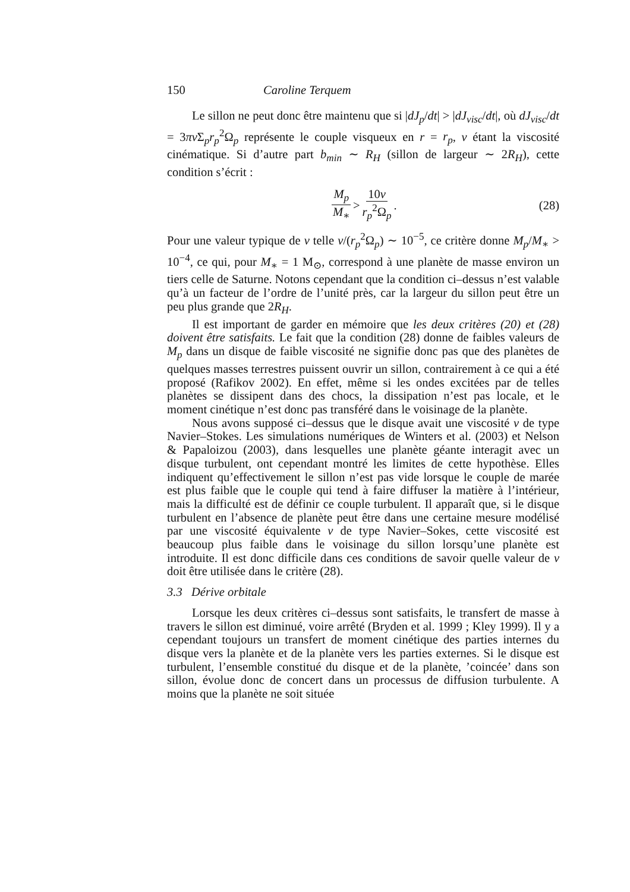150 Caroline Terquem
Le sillon ne peut donc être maintenu que si |dJ<sub>p</sub>/dt| > |dJ<sub>visc</sub>/dt|, où dJ<sub>visc</sub>/dt = 3πν Σ<sub>p</sub>r<sub>p</sub><sup>2</sup>Ω<sub>p</sub> représente le couple visqueux en r = r<sub>p</sub>, ν étant la viscosité cinématique. Si d’autre part b<sub>min</sub> ∼ R<sub>H</sub> (sillon de largeur ∼ 2R<sub>H</sub>), cette condition s’écrit :
M<sub>p</sub> M<sub>∗</sub> > 10ν r<sub>p</sub><sup>2</sup>Ω<sub>p</sub>. (28)
Pour une valeur typique de ν telle ν/(r<sub>p</sub><sup>2</sup>Ω<sub>p</sub>) ∼ 10<sup>−5</sup>, ce critère donne M<sub>p</sub>/M<sub>∗</sub> > 10<sup>−4</sup>, ce qui, pour M<sub>∗</sub> = 1 M<sub>⊙</sub>, correspond à une planète de masse environ un tiers celle de Saturne. Notons cependant que la condition ci–dessus n’est valable qu’à un facteur de l’ordre de l’unité près, car la largeur du sillon peut être un peu plus grande que 2R<sub>H</sub>.
Il est important de garder en mémoire que les deux critères (20) et (28) doivent être satisfaits. Le fait que la condition (28) donne de faibles valeurs de M<sub>p</sub> dans un disque de faible viscosité ne signifie donc pas que des planètes de quelques masses terrestres puissent ouvrir un sillon, contrairement à ce qui a été proposé (Rafikov 2002). En effet, même si les ondes excitées par de telles planètes se dissipent dans des chocs, la dissipation n’est pas locale, et le moment cinétique n’est donc pas transféré dans le voisinage de la planète.
Nous avons supposé ci–dessus que le disque avait une viscosité ν de type Navier–Stokes. Les simulations numériques de Winters et al. (2003) et Nelson & Papaloizou (2003), dans lesquelles une planète géante interagit avec un disque turbulent, ont cependant montré les limites de cette hypothèse. Elles indiquent qu’effectivement le sillon n’est pas vide lorsque le couple de marée est plus faible que le couple qui tend à faire diffuser la matière à l’intérieur, mais la difficulté est de définir ce couple turbulent. Il apparaît que, si le disque turbulent en l’absence de planète peut être dans une certaine mesure modélisé par une viscosité équivalente ν de type Navier–Sokes, cette viscosité est beaucoup plus faible dans le voisinage du sillon lorsqu’une planète est introduite. Il est donc difficile dans ces conditions de savoir quelle valeur de ν doit être utilisée dans le critère (28).
3.3 Dérive orbitale
Lorsque les deux critères ci–dessus sont satisfaits, le transfert de masse à travers le sillon est diminué, voire arrêté (Bryden et al. 1999 ; Kley 1999). Il y a cependant toujours un transfert de moment cinétique des parties internes du disque vers la planète et de la planète vers les parties externes. Si le disque est turbulent, l’ensemble constitué du disque et de la planète, ’coincée’ dans son sillon, évolue donc de concert dans un processus de diffusion turbulente. A moins que la planète ne soit située